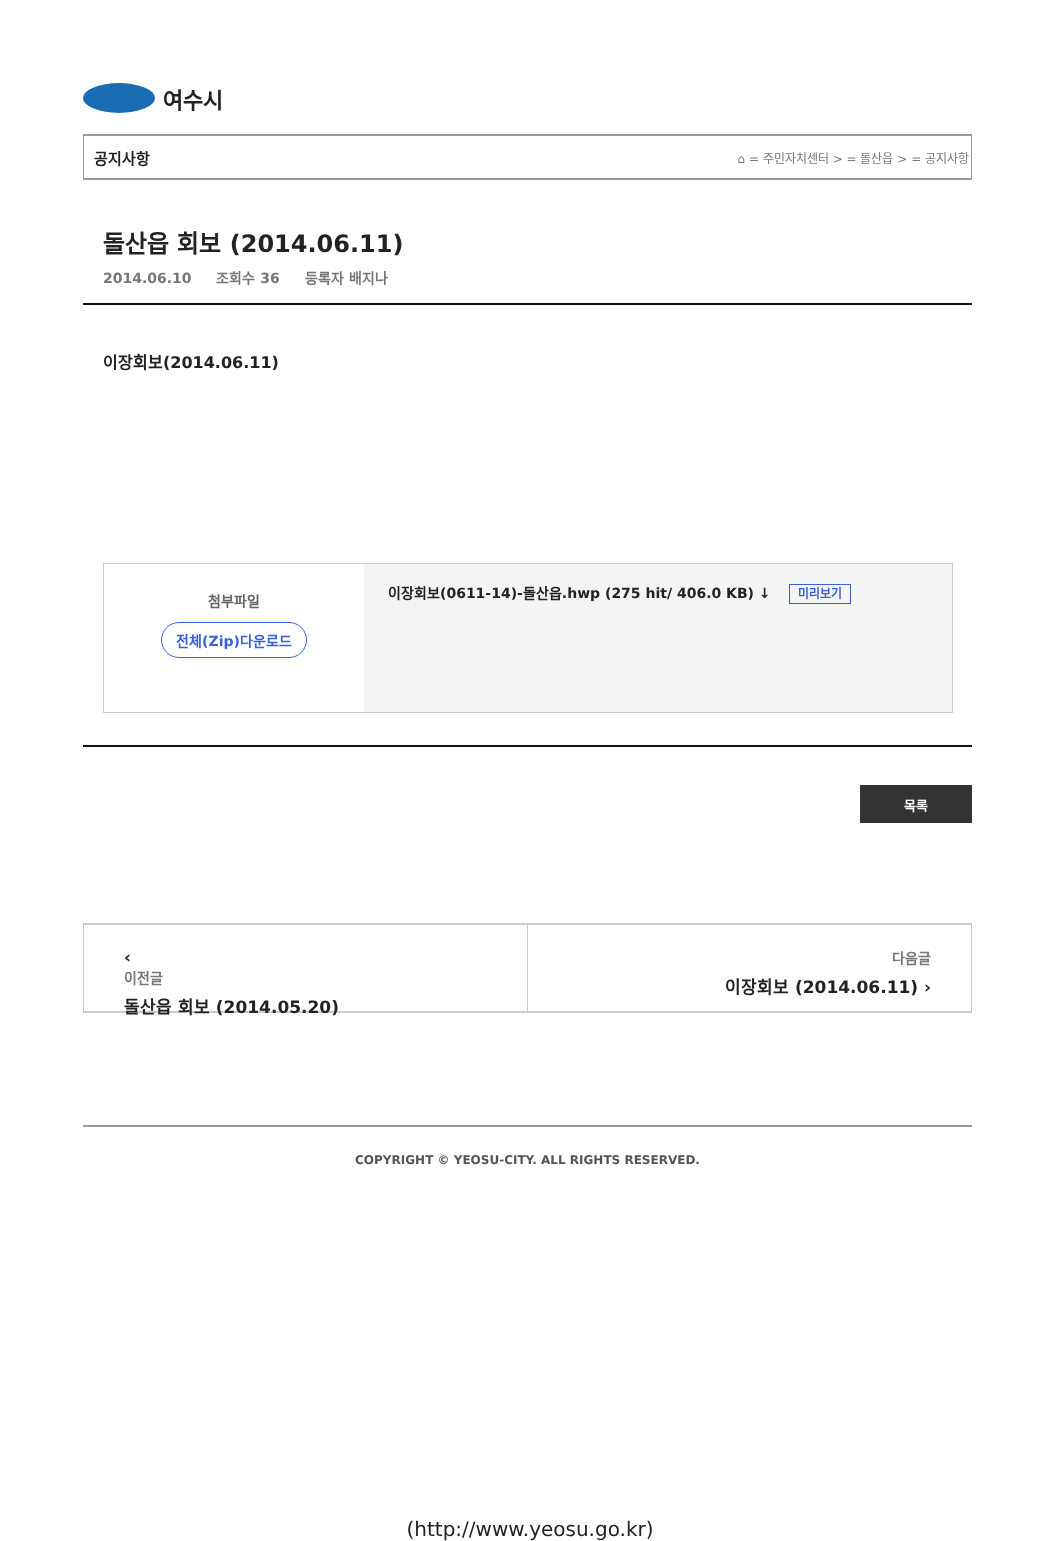여수시
공지사항 ⌂ = 주민자치센터 > = 돌산읍 > = 공지사항
돌산읍 회보 (2014.06.11)
2014.06.10 조회수 36 등록자 배지나
이장회보(2014.06.11)
| 첨부파일 전체(Zip)다운로드 | 이장회보(0611-14)-돌산읍.hwp (275 hit/ 406.0 KB) ↓ 미리보기 |
목록
‹
이전글
돌산읍 회보 (2014.05.20)
다음글
이장회보 (2014.06.11) ›
COPYRIGHT © YEOSU-CITY. ALL RIGHTS RESERVED.
(http://www.yeosu.go.kr)